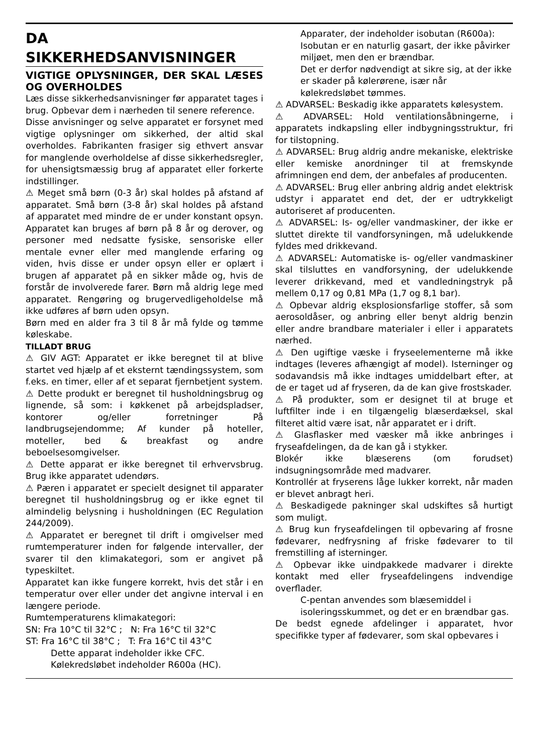DA
SIKKERHEDSANVISNINGER
VIGTIGE OPLYSNINGER, DER SKAL LÆSES OG OVERHOLDES
Læs disse sikkerhedsanvisninger før apparatet tages i brug. Opbevar dem i nærheden til senere reference.
Disse anvisninger og selve apparatet er forsynet med vigtige oplysninger om sikkerhed, der altid skal overholdes. Fabrikanten frasiger sig ethvert ansvar for manglende overholdelse af disse sikkerhedsregler, for uhensigtsmæssig brug af apparatet eller forkerte indstillinger.
⚠ Meget små børn (0-3 år) skal holdes på afstand af apparatet. Små børn (3-8 år) skal holdes på afstand af apparatet med mindre de er under konstant opsyn. Apparatet kan bruges af børn på 8 år og derover, og personer med nedsatte fysiske, sensoriske eller mentale evner eller med manglende erfaring og viden, hvis disse er under opsyn eller er oplært i brugen af apparatet på en sikker måde og, hvis de forstår de involverede farer. Børn må aldrig lege med apparatet. Rengøring og brugervedligeholdelse må ikke udføres af børn uden opsyn.
Børn med en alder fra 3 til 8 år må fylde og tømme køleskabe.
TILLADT BRUG
⚠ GIV AGT: Apparatet er ikke beregnet til at blive startet ved hjælp af et eksternt tændingssystem, som f.eks. en timer, eller af et separat fjernbetjent system.
⚠ Dette produkt er beregnet til husholdningsbrug og lignende, så som: i køkkenet på arbejdspladser, kontorer og/eller forretninger På landbrugsejendomme; Af kunder på hoteller, moteller, bed & breakfast og andre beboelsesomgivelser.
⚠ Dette apparat er ikke beregnet til erhvervsbrug. Brug ikke apparatet udendørs.
⚠ Pæren i apparatet er specielt designet til apparater beregnet til husholdningsbrug og er ikke egnet til almindelig belysning i husholdningen (EC Regulation 244/2009).
⚠ Apparatet er beregnet til drift i omgivelser med rumtemperaturer inden for følgende intervaller, der svarer til den klimakategori, som er angivet på typeskiltet.
Apparatet kan ikke fungere korrekt, hvis det står i en temperatur over eller under det angivne interval i en længere periode.
Rumtemperaturens klimakategori:
SN: Fra 10°C til 32°C ; N: Fra 16°C til 32°C
ST: Fra 16°C til 38°C ; T: Fra 16°C til 43°C
Dette apparat indeholder ikke CFC. Kølekredsløbet indeholder R600a (HC).
Apparater, der indeholder isobutan (R600a): Isobutan er en naturlig gasart, der ikke påvirker miljøet, men den er brændbar.
Det er derfor nødvendigt at sikre sig, at der ikke er skader på kølerørene, især når kølekredsløbet tømmes.
⚠ ADVARSEL: Beskadig ikke apparatets kølesystem.
⚠ ADVARSEL: Hold ventilationsåbningerne, i apparatets indkapsling eller indbygningsstruktur, fri for tilstopning.
⚠ ADVARSEL: Brug aldrig andre mekaniske, elektriske eller kemiske anordninger til at fremskynde afrimningen end dem, der anbefales af producenten.
⚠ ADVARSEL: Brug eller anbring aldrig andet elektrisk udstyr i apparatet end det, der er udtrykkeligt autoriseret af producenten.
⚠ ADVARSEL: Is- og/eller vandmaskiner, der ikke er sluttet direkte til vandforsyningen, må udelukkende fyldes med drikkevand.
⚠ ADVARSEL: Automatiske is- og/eller vandmaskiner skal tilsluttes en vandforsyning, der udelukkende leverer drikkevand, med et vandledningstryk på mellem 0,17 og 0,81 MPa (1,7 og 8,1 bar).
⚠ Opbevar aldrig eksplosionsfarlige stoffer, så som aerosoldåser, og anbring eller benyt aldrig benzin eller andre brandbare materialer i eller i apparatets nærhed.
⚠ Den ugiftige væske i fryseelementerne må ikke indtages (leveres afhængigt af model). Isterninger og sodavandsis må ikke indtages umiddelbart efter, at de er taget ud af fryseren, da de kan give frostskader.
⚠ På produkter, som er designet til at bruge et luftfilter inde i en tilgængelig blæserdæksel, skal filteret altid være isat, når apparatet er i drift.
⚠ Glasflasker med væsker må ikke anbringes i fryseafdelingen, da de kan gå i stykker.
Blokér ikke blæserens (om forudset) indsugningsområde med madvarer.
Kontrollér at fryserens låge lukker korrekt, når maden er blevet anbragt heri.
⚠ Beskadigede pakninger skal udskiftes så hurtigt som muligt.
⚠ Brug kun fryseafdelingen til opbevaring af frosne fødevarer, nedfrysning af friske fødevarer to til fremstilling af isterninger.
⚠ Opbevar ikke uindpakkede madvarer i direkte kontakt med eller fryseafdelingens indvendige overflader.
C-pentan anvendes som blæsemiddel i isoleringsskummet, og det er en brændbar gas.
De bedst egnede afdelinger i apparatet, hvor specifikke typer af fødevarer, som skal opbevares i